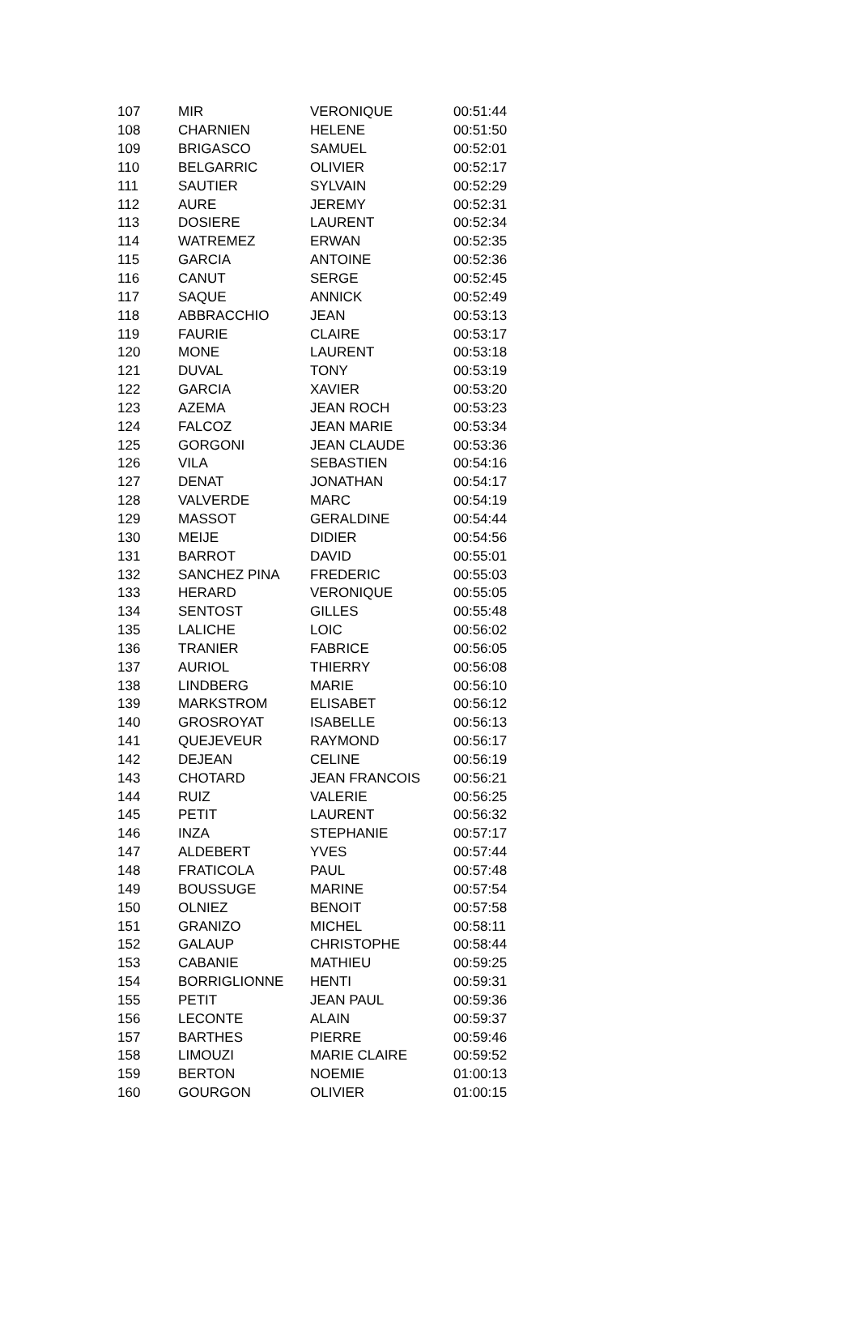| 107 | MIR | VERONIQUE | 00:51:44 |
| 108 | CHARNIEN | HELENE | 00:51:50 |
| 109 | BRIGASCO | SAMUEL | 00:52:01 |
| 110 | BELGARRIC | OLIVIER | 00:52:17 |
| 111 | SAUTIER | SYLVAIN | 00:52:29 |
| 112 | AURE | JEREMY | 00:52:31 |
| 113 | DOSIERE | LAURENT | 00:52:34 |
| 114 | WATREMEZ | ERWAN | 00:52:35 |
| 115 | GARCIA | ANTOINE | 00:52:36 |
| 116 | CANUT | SERGE | 00:52:45 |
| 117 | SAQUE | ANNICK | 00:52:49 |
| 118 | ABBRACCHIO | JEAN | 00:53:13 |
| 119 | FAURIE | CLAIRE | 00:53:17 |
| 120 | MONE | LAURENT | 00:53:18 |
| 121 | DUVAL | TONY | 00:53:19 |
| 122 | GARCIA | XAVIER | 00:53:20 |
| 123 | AZEMA | JEAN ROCH | 00:53:23 |
| 124 | FALCOZ | JEAN MARIE | 00:53:34 |
| 125 | GORGONI | JEAN CLAUDE | 00:53:36 |
| 126 | VILA | SEBASTIEN | 00:54:16 |
| 127 | DENAT | JONATHAN | 00:54:17 |
| 128 | VALVERDE | MARC | 00:54:19 |
| 129 | MASSOT | GERALDINE | 00:54:44 |
| 130 | MEIJE | DIDIER | 00:54:56 |
| 131 | BARROT | DAVID | 00:55:01 |
| 132 | SANCHEZ PINA | FREDERIC | 00:55:03 |
| 133 | HERARD | VERONIQUE | 00:55:05 |
| 134 | SENTOST | GILLES | 00:55:48 |
| 135 | LALICHE | LOIC | 00:56:02 |
| 136 | TRANIER | FABRICE | 00:56:05 |
| 137 | AURIOL | THIERRY | 00:56:08 |
| 138 | LINDBERG | MARIE | 00:56:10 |
| 139 | MARKSTROM | ELISABET | 00:56:12 |
| 140 | GROSROYAT | ISABELLE | 00:56:13 |
| 141 | QUEJEVEUR | RAYMOND | 00:56:17 |
| 142 | DEJEAN | CELINE | 00:56:19 |
| 143 | CHOTARD | JEAN FRANCOIS | 00:56:21 |
| 144 | RUIZ | VALERIE | 00:56:25 |
| 145 | PETIT | LAURENT | 00:56:32 |
| 146 | INZA | STEPHANIE | 00:57:17 |
| 147 | ALDEBERT | YVES | 00:57:44 |
| 148 | FRATICOLA | PAUL | 00:57:48 |
| 149 | BOUSSUGE | MARINE | 00:57:54 |
| 150 | OLNIEZ | BENOIT | 00:57:58 |
| 151 | GRANIZO | MICHEL | 00:58:11 |
| 152 | GALAUP | CHRISTOPHE | 00:58:44 |
| 153 | CABANIE | MATHIEU | 00:59:25 |
| 154 | BORRIGLIONNE | HENTI | 00:59:31 |
| 155 | PETIT | JEAN PAUL | 00:59:36 |
| 156 | LECONTE | ALAIN | 00:59:37 |
| 157 | BARTHES | PIERRE | 00:59:46 |
| 158 | LIMOUZI | MARIE CLAIRE | 00:59:52 |
| 159 | BERTON | NOEMIE | 01:00:13 |
| 160 | GOURGON | OLIVIER | 01:00:15 |